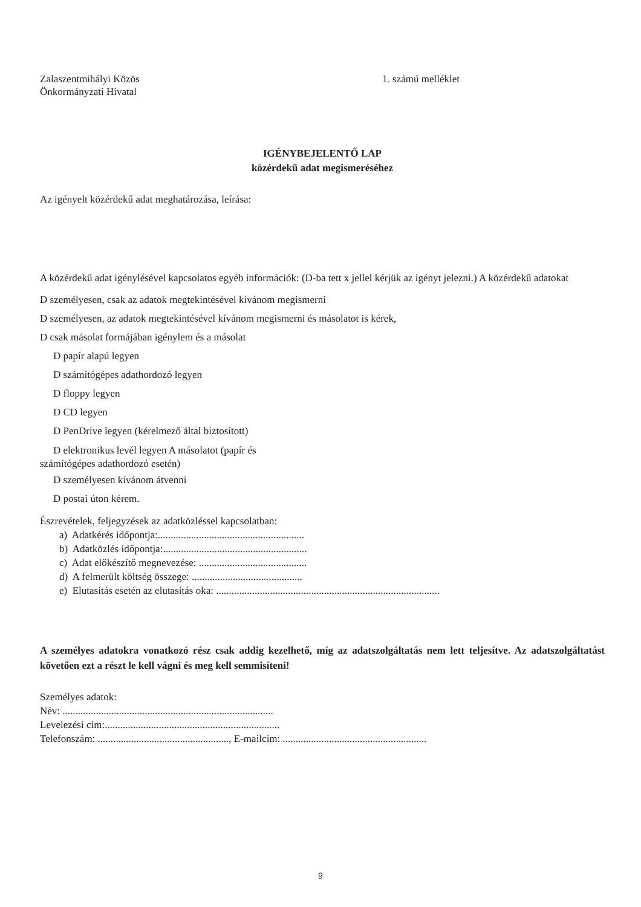Zalaszentmihályi Közös
Önkormányzati Hivatal
1. számú melléklet
IGÉNYBEJELENTŐ LAP
közérdekű adat megismeréséhez
Az igényelt közérdekű adat meghatározása, leírása:
A közérdekű adat igénylésével kapcsolatos egyéb információk: (D-ba tett x jellel kérjük az igényt jelezni.) A közérdekű adatokat
D személyesen, csak az adatok megtekintésével kívánom megismerni
D személyesen, az adatok megtekintésével kívánom megismerni és másolatot is kérek,
D csak másolat formájában igénylem és a másolat
D papír alapú legyen
D számítógépes adathordozó legyen
D floppy legyen
D CD legyen
D PenDrive legyen (kérelmező által biztosított)
D elektronikus levél legyen A másolatot (papír és
számítógépes adathordozó esetén)
D személyesen kívánom átvenni
D postai úton kérem.
Észrevételek, feljegyzések az adatközléssel kapcsolatban:
a) Adatkérés időpontja:.........................................................
b) Adatközlés időpontja:........................................................
c) Adat előkészítő megnevezése: ..........................................
d) A felmerült költség összege: ...........................................
e) Elutasítás esetén az elutasítás oka: .......................................................................................
A személyes adatokra vonatkozó rész csak addig kezelhető, míg az adatszolgáltatás nem lett teljesítve. Az adatszolgáltatást követően ezt a részt le kell vágni és meg kell semmisíteni!
Személyes adatok:
Név: ..................................................................................
Levelezési cím:....................................................................
Telefonszám: ..................................................., E-mailcím: ........................................................
9